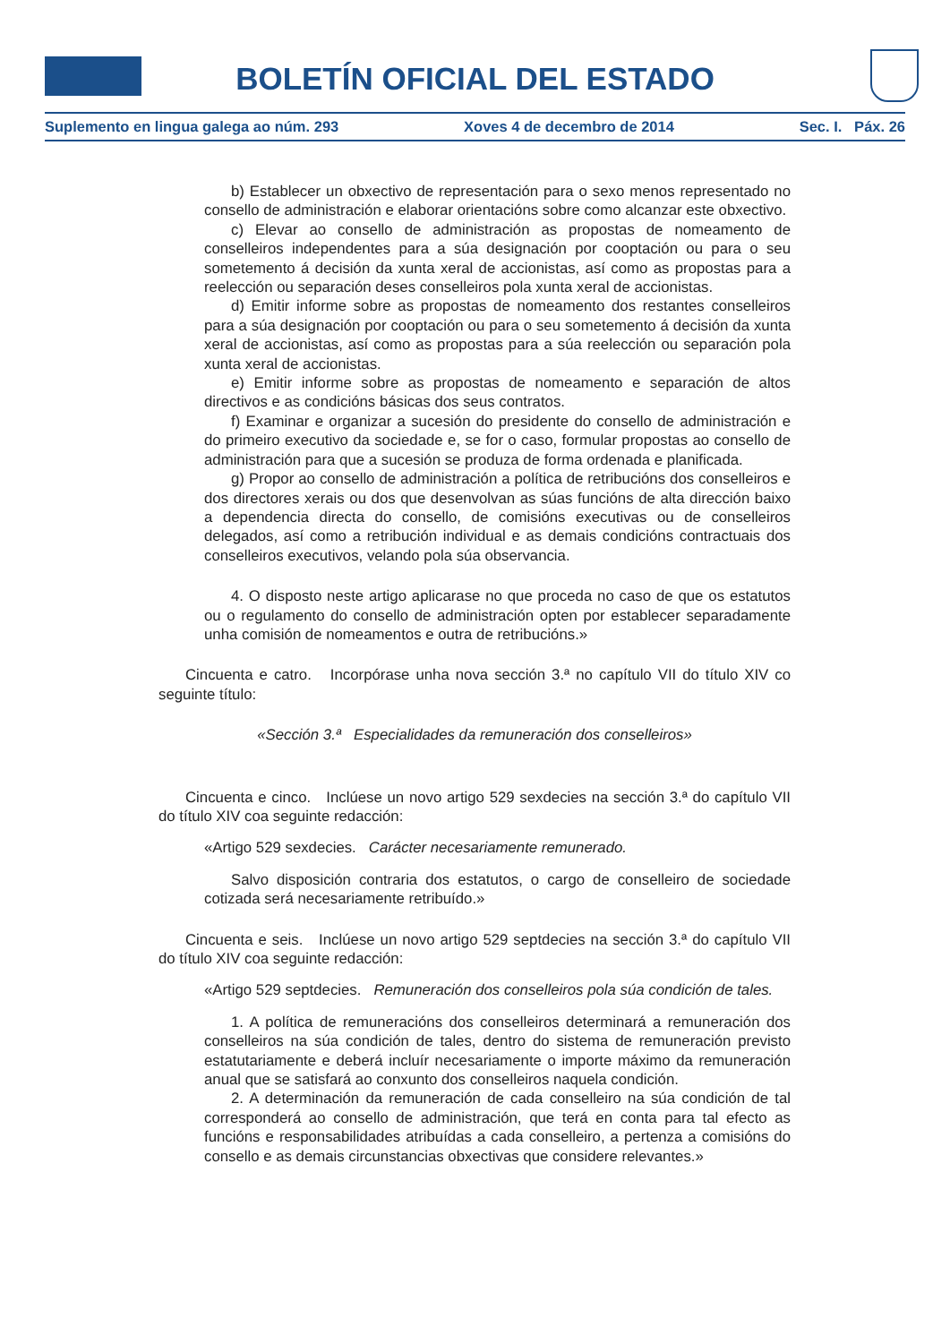BOLETÍN OFICIAL DEL ESTADO
Suplemento en lingua galega ao núm. 293 Xoves 4 de decembro de 2014 Sec. I. Páx. 26
b) Establecer un obxectivo de representación para o sexo menos representado no consello de administración e elaborar orientacións sobre como alcanzar este obxectivo.
c) Elevar ao consello de administración as propostas de nomeamento de conselleiros independentes para a súa designación por cooptación ou para o seu sometemento á decisión da xunta xeral de accionistas, así como as propostas para a reelección ou separación deses conselleiros pola xunta xeral de accionistas.
d) Emitir informe sobre as propostas de nomeamento dos restantes conselleiros para a súa designación por cooptación ou para o seu sometemento á decisión da xunta xeral de accionistas, así como as propostas para a súa reelección ou separación pola xunta xeral de accionistas.
e) Emitir informe sobre as propostas de nomeamento e separación de altos directivos e as condicións básicas dos seus contratos.
f) Examinar e organizar a sucesión do presidente do consello de administración e do primeiro executivo da sociedade e, se for o caso, formular propostas ao consello de administración para que a sucesión se produza de forma ordenada e planificada.
g) Propor ao consello de administración a política de retribucións dos conselleiros e dos directores xerais ou dos que desenvolvan as súas funcións de alta dirección baixo a dependencia directa do consello, de comisións executivas ou de conselleiros delegados, así como a retribución individual e as demais condicións contractuais dos conselleiros executivos, velando pola súa observancia.
4. O disposto neste artigo aplicarase no que proceda no caso de que os estatutos ou o regulamento do consello de administración opten por establecer separadamente unha comisión de nomeamentos e outra de retribucións.»
Cincuenta e catro. Incorpórase unha nova sección 3.ª no capítulo VII do título XIV co seguinte título:
«Sección 3.ª Especialidades da remuneración dos conselleiros»
Cincuenta e cinco. Inclúese un novo artigo 529 sexdecies na sección 3.ª do capítulo VII do título XIV coa seguinte redacción:
«Artigo 529 sexdecies. Carácter necesariamente remunerado.
Salvo disposición contraria dos estatutos, o cargo de conselleiro de sociedade cotizada será necesariamente retribuído.»
Cincuenta e seis. Inclúese un novo artigo 529 septdecies na sección 3.ª do capítulo VII do título XIV coa seguinte redacción:
«Artigo 529 septdecies. Remuneración dos conselleiros pola súa condición de tales.
1. A política de remuneracións dos conselleiros determinará a remuneración dos conselleiros na súa condición de tales, dentro do sistema de remuneración previsto estatutariamente e deberá incluír necesariamente o importe máximo da remuneración anual que se satisfará ao conxunto dos conselleiros naquela condición.
2. A determinación da remuneración de cada conselleiro na súa condición de tal corresponderá ao consello de administración, que terá en conta para tal efecto as funcións e responsabilidades atribuídas a cada conselleiro, a pertenza a comisións do consello e as demais circunstancias obxectivas que considere relevantes.»